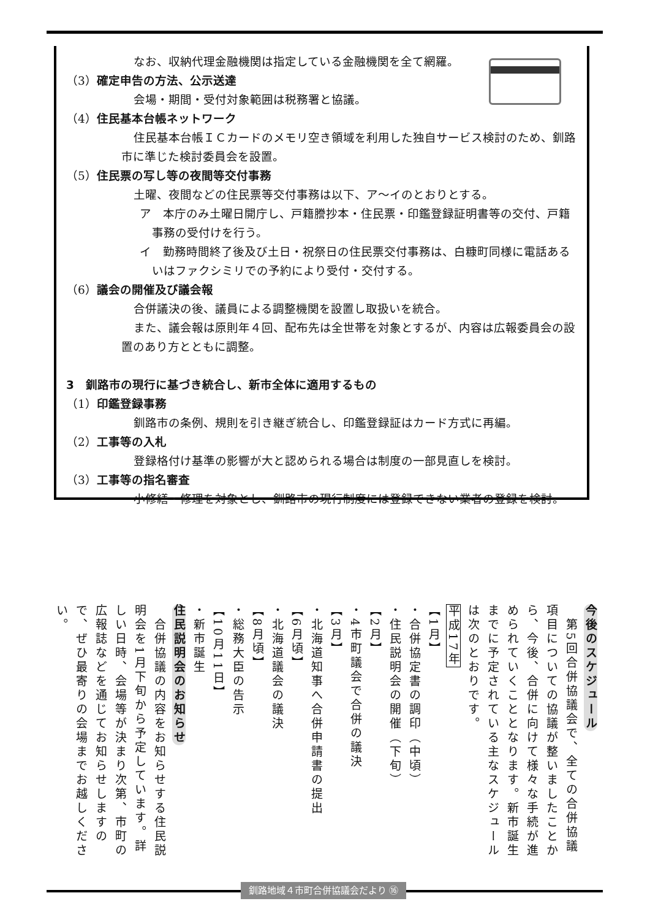なお、収納代理金融機関は指定している金融機関を全て網羅。
（3）確定申告の方法、公示送達
会場・期間・受付対象範囲は税務署と協議。
（4）住民基本台帳ネットワーク
住民基本台帳ＩＣカードのメモリ空き領域を利用した独自サービス検討のため、釧路市に準じた検討委員会を設置。
（5）住民票の写し等の夜間等交付事務
土曜、夜間などの住民票等交付事務は以下、ア～イのとおりとする。
ア　本庁のみ土曜日開庁し、戸籍謄抄本・住民票・印鑑登録証明書等の交付、戸籍事務の受付けを行う。
イ　勤務時間終了後及び土日・祝祭日の住民票交付事務は、白糠町同様に電話あるいはファクシミリでの予約により受付・交付する。
（6）議会の開催及び議会報
合併議決の後、議員による調整機関を設置し取扱いを統合。
また、議会報は原則年４回、配布先は全世帯を対象とするが、内容は広報委員会の設置のあり方とともに調整。
3　釧路市の現行に基づき統合し、新市全体に適用するもの
（1）印鑑登録事務
釧路市の条例、規則を引き継ぎ統合し、印鑑登録証はカード方式に再編。
（2）工事等の入札
登録格付け基準の影響が大と認められる場合は制度の一部見直しを検討。
（3）工事等の指名審査
小修繕・修理を対象とし、釧路市の現行制度には登録できない業者の登録を検討。
今後のスケジュール
　第5回合併協議会で、全ての合併協議項目についての協議が整いましたことから、今後、合併に向けて様々な手続が進められていくこととなります。新市誕生までに予定されている主なスケジュールは次のとおりです。
平成17年
【1月】
・合併協定書の調印（中頃）
・住民説明会の開催（下旬）
【2月】
・4市町議会で合併の議決
【3月】
・北海道知事へ合併申請書の提出
【6月頃】
・北海道議会の議決
【8月頃】
・総務大臣の告示
【10月11日】
・新市誕生
住民説明会のお知らせ
　合併協議の内容をお知らせする住民説明会を1月下旬から予定しています。詳しい日時、会場等が決まり次第、市町の広報誌などを通じてお知らせしますので、ぜひ最寄りの会場までお越しください。
釧路地域４市町合併協議会だより ⑯